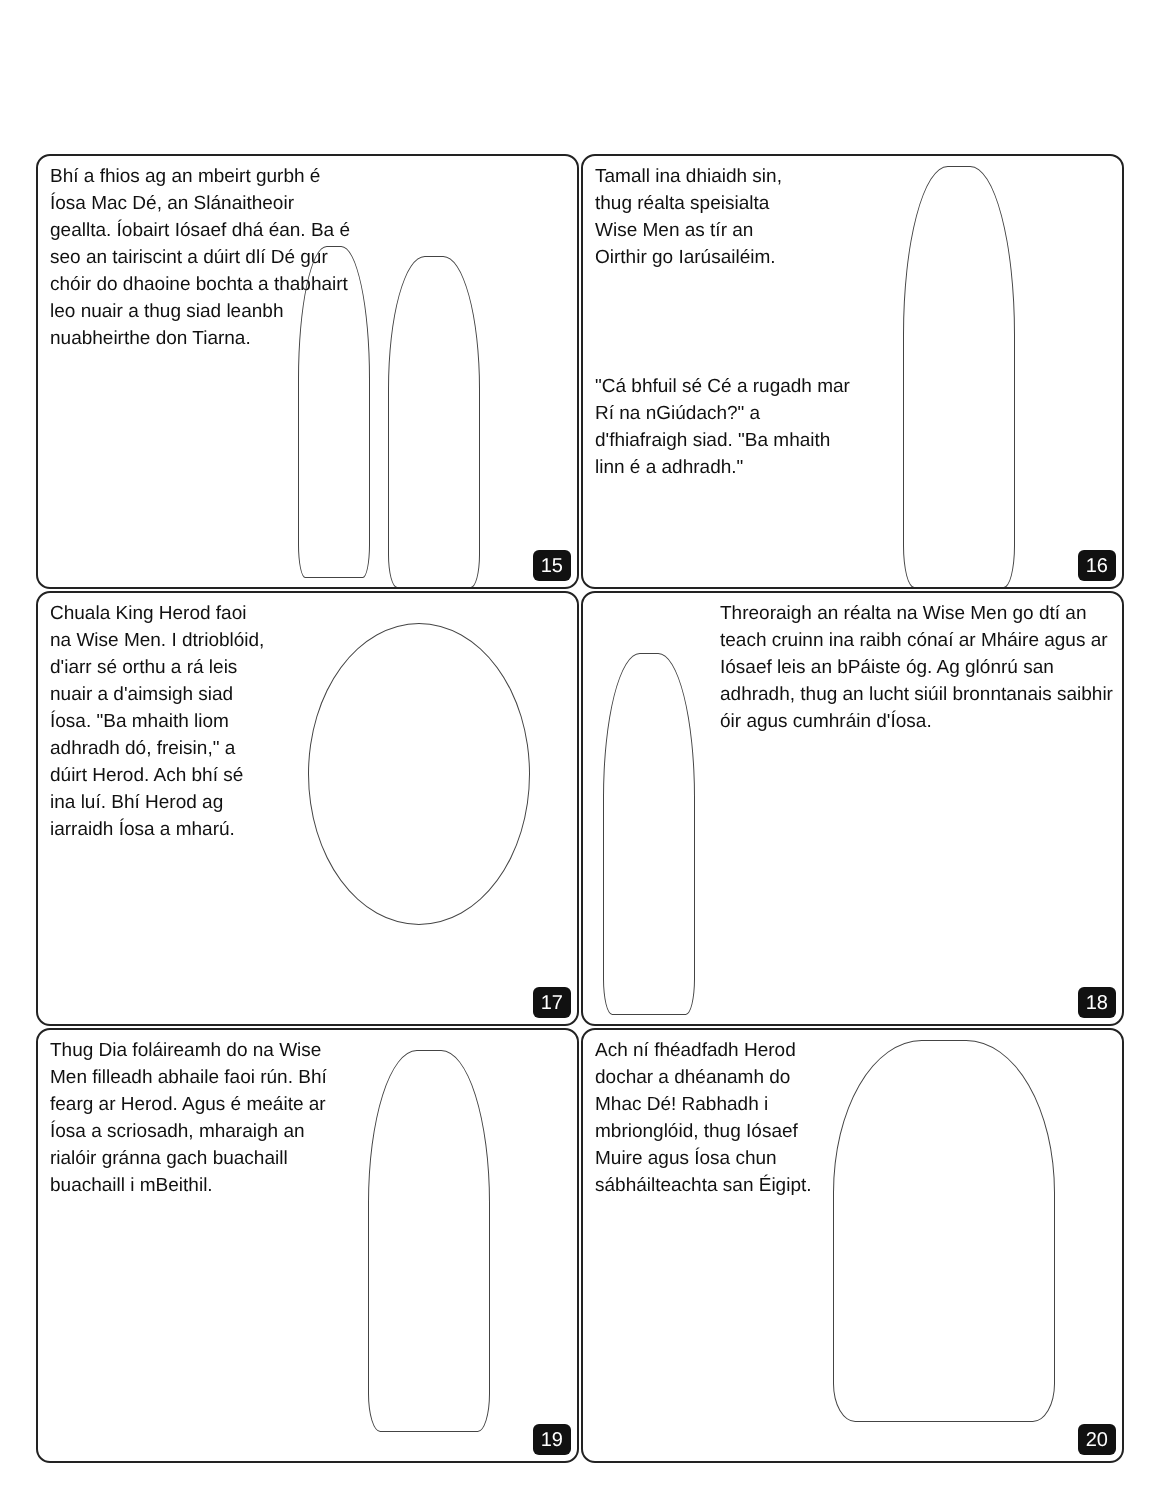Bhí a fhios ag an mbeirt gurbh é Íosa Mac Dé, an Slánaitheoir geallta. Íobairt Iósaef dhá éan. Ba é seo an tairiscint a dúirt dlí Dé gur chóir do dhaoine bochta a thabhairt leo nuair a thug siad leanbh nuabheirthe don Tiarna.
15
Tamall ina dhiaidh sin, thug réalta speisialta Wise Men as tír an Oirthir go Iarúsailéim.
"Cá bhfuil sé Cé a rugadh mar Rí na nGiúdach?" a d'fhiafraigh siad. "Ba mhaith linn é a adhradh."
16
Chuala King Herod faoi na Wise Men. I dtrioblóid, d'iarr sé orthu a rá leis nuair a d'aimsigh siad Íosa. "Ba mhaith liom adhradh dó, freisin," a dúirt Herod. Ach bhí sé ina luí. Bhí Herod ag iarraidh Íosa a mharú.
17
Threoraigh an réalta na Wise Men go dtí an teach cruinn ina raibh cónaí ar Mháire agus ar Iósaef leis an bPáiste óg. Ag glónrú san adhradh, thug an lucht siúil bronntanais saibhir óir agus cumhráin d'Íosa.
18
Thug Dia foláireamh do na Wise Men filleadh abhaile faoi rún. Bhí fearg ar Herod. Agus é meáite ar Íosa a scriosadh, mharaigh an rialóir gránna gach buachaill buachaill i mBeithil.
19
Ach ní fhéadfadh Herod dochar a dhéanamh do Mhac Dé! Rabhadh i mbrionglóid, thug Iósaef Muire agus Íosa chun sábháilteachta san Éigipt.
20